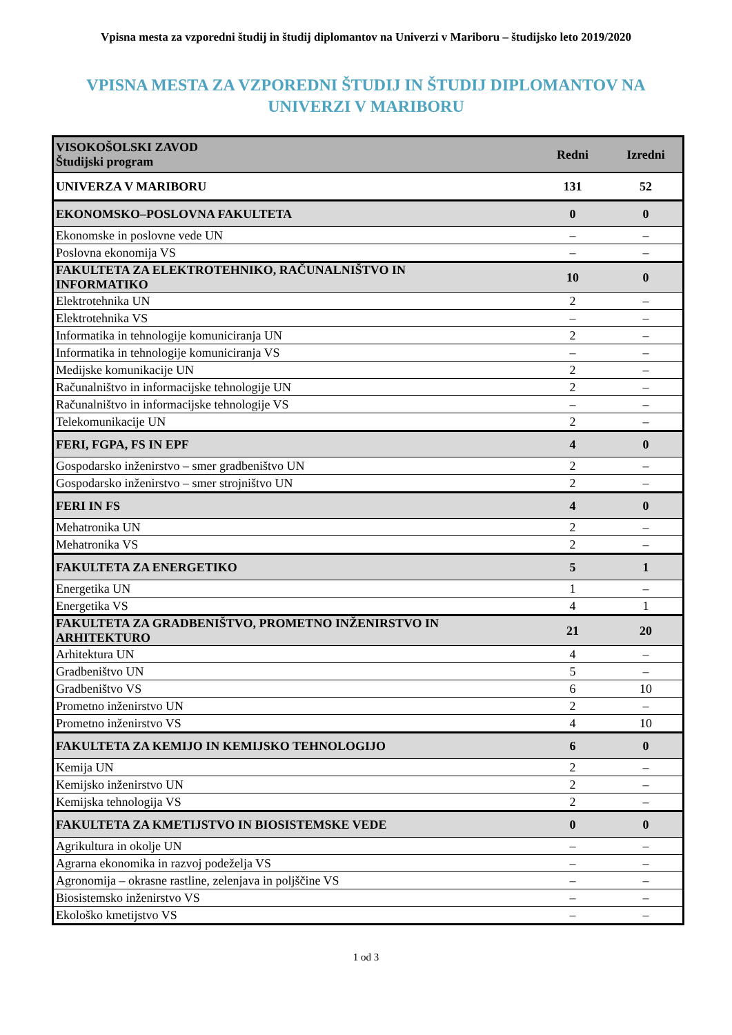Vpisna mesta za vzporedni študij in študij diplomantov na Univerzi v Mariboru – študijsko leto 2019/2020
VPISNA MESTA ZA VZPOREDNI ŠTUDIJ IN ŠTUDIJ DIPLOMANTOV NA
UNIVERZI V MARIBORU
| VISOKOŠOLSKI ZAVOD Študijski program | Redni | Izredni |
| --- | --- | --- |
| UNIVERZA V MARIBORU | 131 | 52 |
| EKONOMSKO–POSLOVNA FAKULTETA | 0 | 0 |
| Ekonomske in poslovne vede UN | – | – |
| Poslovna ekonomija VS | – | – |
| FAKULTETA ZA ELEKTROTEHNIKO, RAČUNALNIŠTVO IN INFORMATIKO | 10 | 0 |
| Elektrotehnika UN | 2 | – |
| Elektrotehnika VS | – | – |
| Informatika in tehnologije komuniciranja UN | 2 | – |
| Informatika in tehnologije komuniciranja VS | – | – |
| Medijske komunikacije UN | 2 | – |
| Računalništvo in informacijske tehnologije UN | 2 | – |
| Računalništvo in informacijske tehnologije VS | – | – |
| Telekomunikacije UN | 2 | – |
| FERI, FGPA, FS IN EPF | 4 | 0 |
| Gospodarsko inženirstvo – smer gradbeništvo UN | 2 | – |
| Gospodarsko inženirstvo – smer strojništvo UN | 2 | – |
| FERI IN FS | 4 | 0 |
| Mehatronika UN | 2 | – |
| Mehatronika VS | 2 | – |
| FAKULTETA ZA ENERGETIKO | 5 | 1 |
| Energetika UN | 1 | – |
| Energetika VS | 4 | 1 |
| FAKULTETA ZA GRADBENIŠTVO, PROMETNO INŽENIRSTVO IN ARHITEKTURO | 21 | 20 |
| Arhitektura UN | 4 | – |
| Gradbeništvo UN | 5 | – |
| Gradbeništvo VS | 6 | 10 |
| Prometno inženirstvo UN | 2 | – |
| Prometno inženirstvo VS | 4 | 10 |
| FAKULTETA ZA KEMIJO IN KEMIJSKO TEHNOLOGIJO | 6 | 0 |
| Kemija UN | 2 | – |
| Kemijsko inženirstvo UN | 2 | – |
| Kemijska tehnologija VS | 2 | – |
| FAKULTETA ZA KMETIJSTVO IN BIOSISTEMSKE VEDE | 0 | 0 |
| Agrikultura in okolje UN | – | – |
| Agrarna ekonomika in razvoj podeželja VS | – | – |
| Agronomija – okrasne rastline, zelenjava in poljščine VS | – | – |
| Biosistemsko inženirstvo VS | – | – |
| Ekološko kmetijstvo VS | – | – |
1 od 3